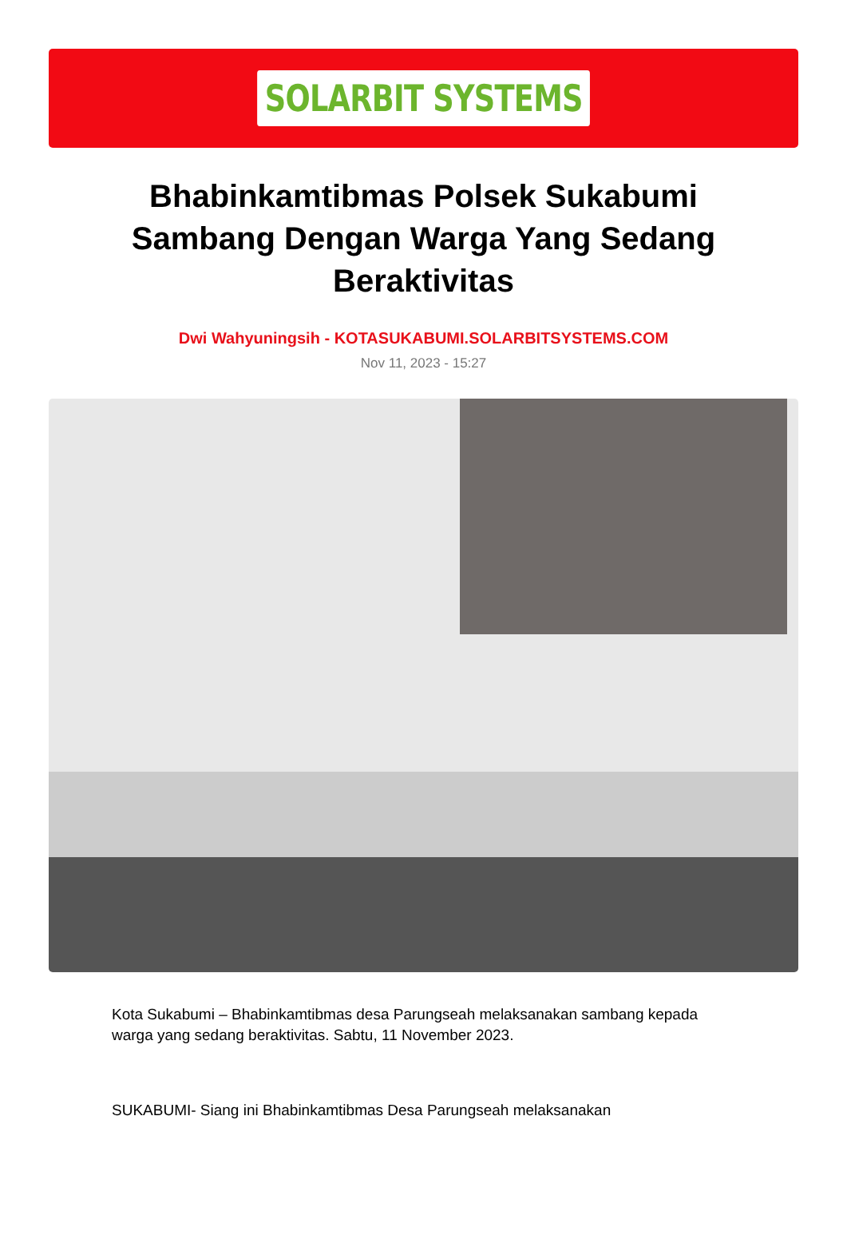SOLARBIT SYSTEMS
Bhabinkamtibmas Polsek Sukabumi Sambang Dengan Warga Yang Sedang Beraktivitas
Dwi Wahyuningsih - KOTASUKABUMI.SOLARBITSYSTEMS.COM
Nov 11, 2023 - 15:27
Kota Sukabumi – Bhabinkamtibmas desa Parungseah melaksanakan sambang kepada warga yang sedang beraktivitas. Sabtu, 11 November 2023.
SUKABUMI- Siang ini Bhabinkamtibmas Desa Parungseah melaksanakan